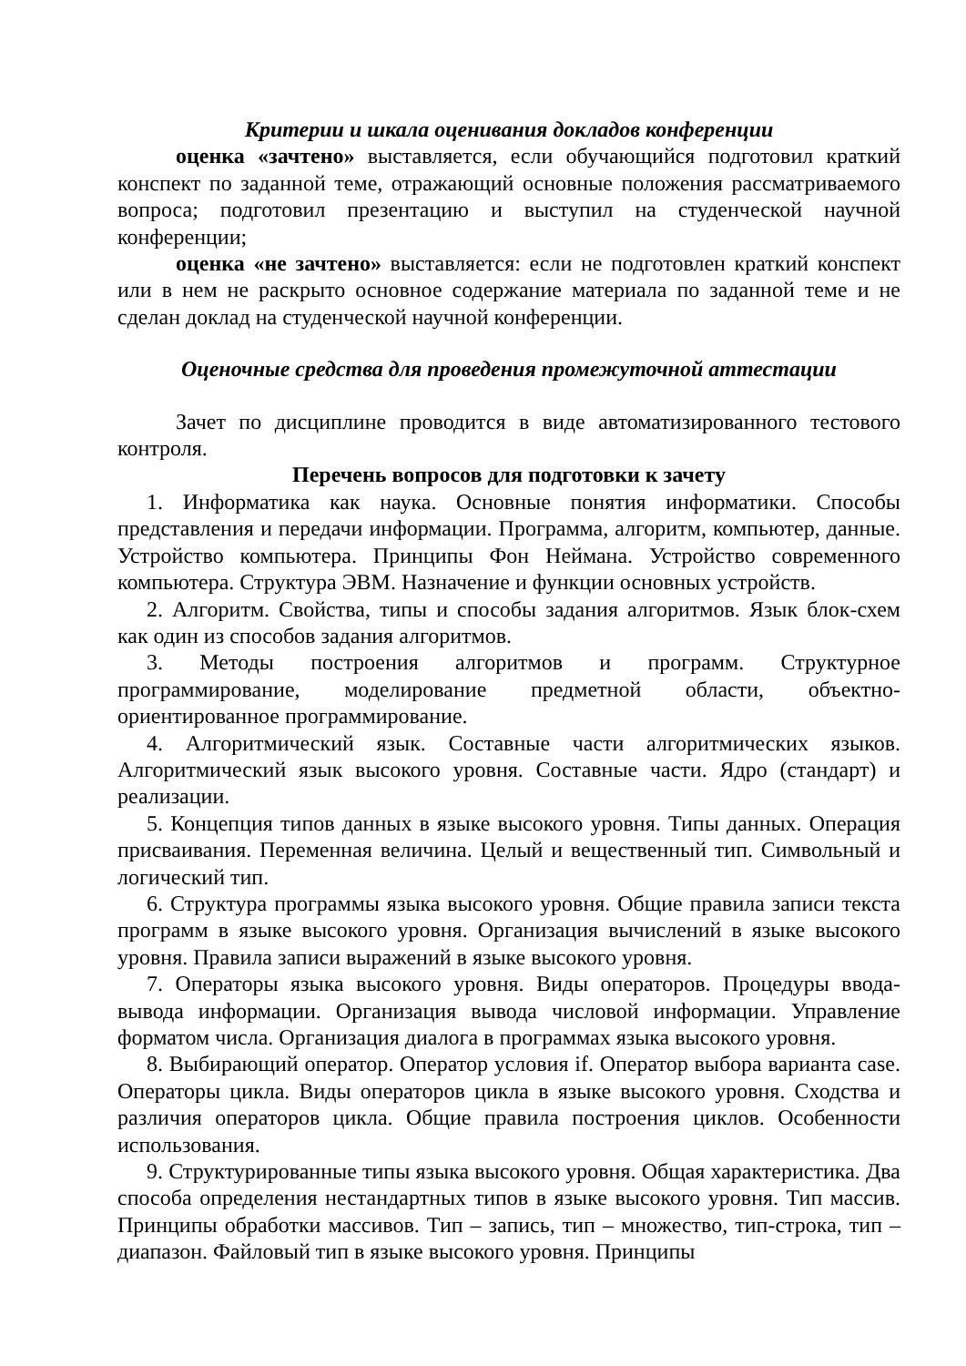Критерии и шкала оценивания докладов конференции
оценка «зачтено» выставляется, если обучающийся подготовил краткий конспект по заданной теме, отражающий основные положения рассматриваемого вопроса; подготовил презентацию и выступил на студенческой научной конференции;
оценка «не зачтено» выставляется: если не подготовлен краткий конспект или в нем не раскрыто основное содержание материала по заданной теме и не сделан доклад на студенческой научной конференции.
Оценочные средства для проведения промежуточной аттестации
Зачет по дисциплине проводится в виде автоматизированного тестового контроля.
Перечень вопросов для подготовки к зачету
1. Информатика как наука. Основные понятия информатики. Способы представления и передачи информации. Программа, алгоритм, компьютер, данные. Устройство компьютера. Принципы Фон Неймана. Устройство современного компьютера. Структура ЭВМ. Назначение и функции основных устройств.
2. Алгоритм. Свойства, типы и способы задания алгоритмов. Язык блок-схем как один из способов задания алгоритмов.
3. Методы построения алгоритмов и программ. Структурное программирование, моделирование предметной области, объектно-ориентированное программирование.
4. Алгоритмический язык. Составные части алгоритмических языков. Алгоритмический язык высокого уровня. Составные части. Ядро (стандарт) и реализации.
5. Концепция типов данных в языке высокого уровня. Типы данных. Операция присваивания. Переменная величина. Целый и вещественный тип. Символьный и логический тип.
6. Структура программы языка высокого уровня. Общие правила записи текста программ в языке высокого уровня. Организация вычислений в языке высокого уровня. Правила записи выражений в языке высокого уровня.
7. Операторы языка высокого уровня. Виды операторов. Процедуры ввода-вывода информации. Организация вывода числовой информации. Управление форматом числа. Организация диалога в программах языка высокого уровня.
8. Выбирающий оператор. Оператор условия if. Оператор выбора варианта case. Операторы цикла. Виды операторов цикла в языке высокого уровня. Сходства и различия операторов цикла. Общие правила построения циклов. Особенности использования.
9. Структурированные типы языка высокого уровня. Общая характеристика. Два способа определения нестандартных типов в языке высокого уровня. Тип массив. Принципы обработки массивов. Тип – запись, тип – множество, тип-строка, тип – диапазон. Файловый тип в языке высокого уровня. Принципы